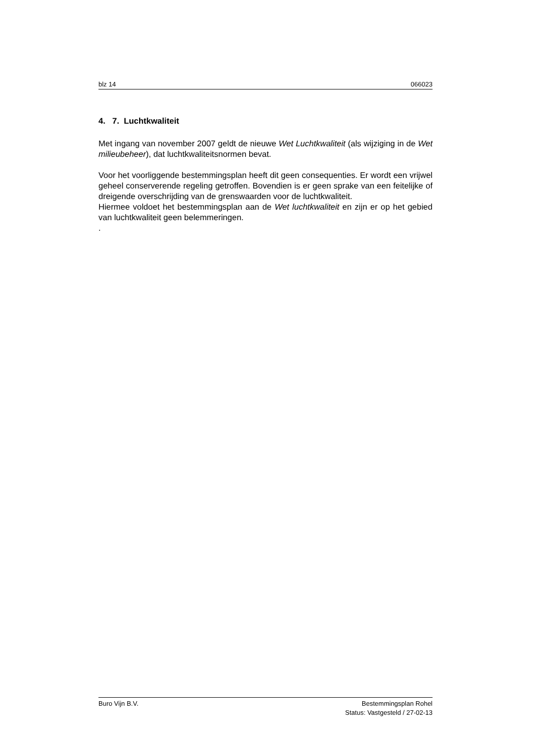blz 14 066023
4. 7. Luchtkwaliteit
Met ingang van november 2007 geldt de nieuwe Wet Luchtkwaliteit (als wijziging in de Wet milieubeheer), dat luchtkwaliteitsnormen bevat.
Voor het voorliggende bestemmingsplan heeft dit geen consequenties. Er wordt een vrijwel geheel conserverende regeling getroffen. Bovendien is er geen sprake van een feitelijke of dreigende overschrijding van de grenswaarden voor de luchtkwaliteit.
Hiermee voldoet het bestemmingsplan aan de Wet luchtkwaliteit en zijn er op het gebied van luchtkwaliteit geen belemmeringen.
.
Buro Vijn B.V. Bestemmingsplan Rohel
Status: Vastgesteld / 27-02-13